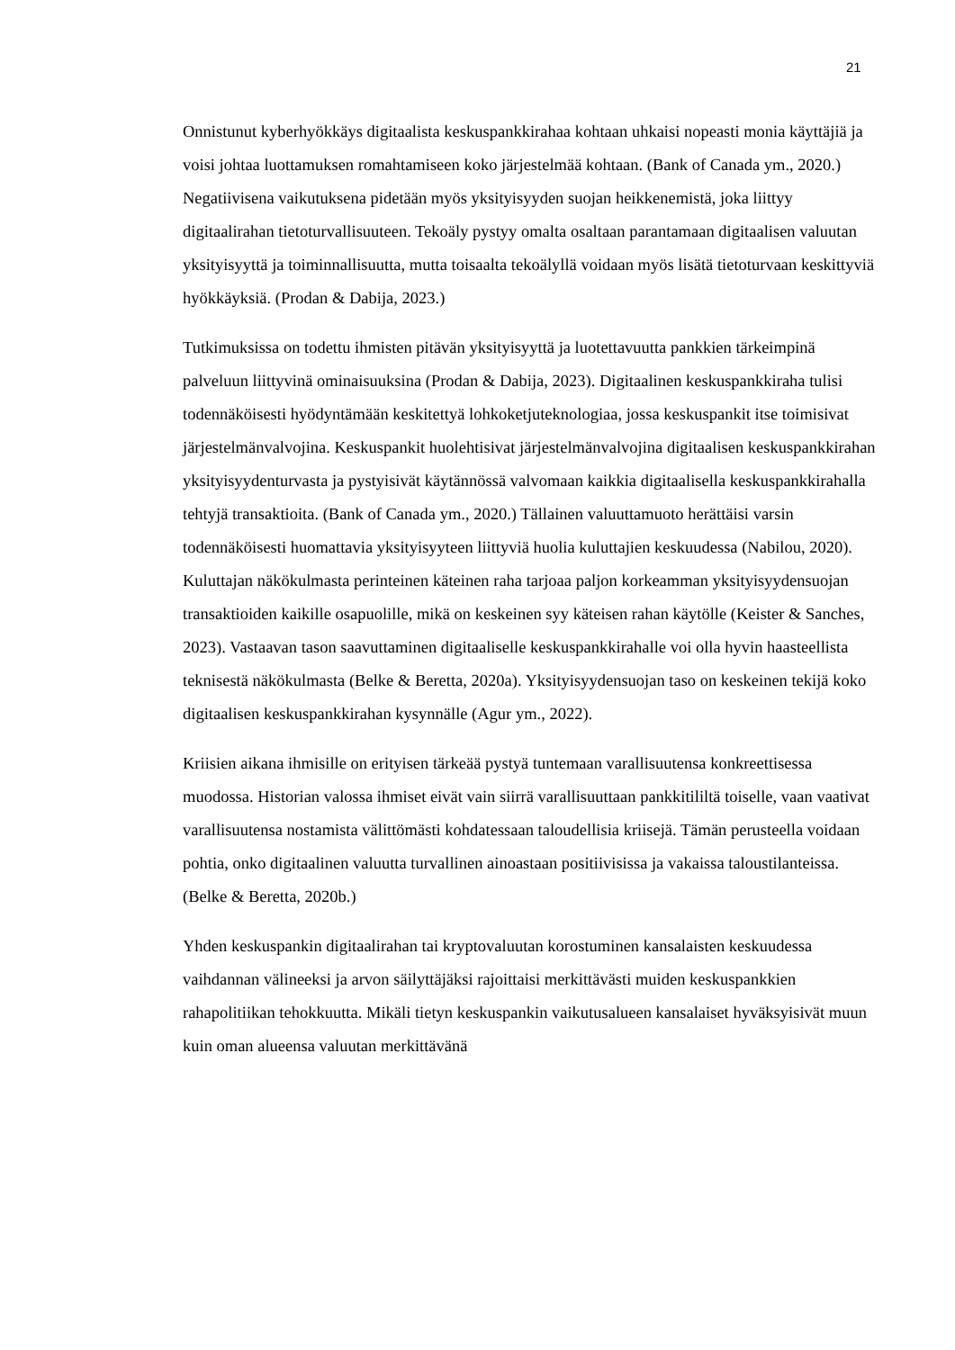21
Onnistunut kyberhyökkäys digitaalista keskuspankkirahaa kohtaan uhkaisi nopeasti monia käyttäjiä ja voisi johtaa luottamuksen romahtamiseen koko järjestelmää kohtaan. (Bank of Canada ym., 2020.) Negatiivisena vaikutuksena pidetään myös yksityisyyden suojan heikkenemistä, joka liittyy digitaalirahan tietoturvallisuuteen. Tekoäly pystyy omalta osaltaan parantamaan digitaalisen valuutan yksityisyyttä ja toiminnallisuutta, mutta toisaalta tekoälyllä voidaan myös lisätä tietoturvaan keskittyviä hyökkäyksiä. (Prodan & Dabija, 2023.)
Tutkimuksissa on todettu ihmisten pitävän yksityisyyttä ja luotettavuutta pankkien tärkeimpinä palveluun liittyvinä ominaisuuksina (Prodan & Dabija, 2023). Digitaalinen keskuspankkiraha tulisi todennäköisesti hyödyntämään keskitettyä lohkoketjuteknologiaa, jossa keskuspankit itse toimisivat järjestelmänvalvojina. Keskuspankit huolehtisivat järjestelmänvalvojina digitaalisen keskuspankkirahan yksityisyydenturvasta ja pystyisivät käytännössä valvomaan kaikkia digitaalisella keskuspankkirahalla tehtyjä transaktioita. (Bank of Canada ym., 2020.) Tällainen valuuttamuoto herättäisi varsin todennäköisesti huomattavia yksityisyyteen liittyviä huolia kuluttajien keskuudessa (Nabilou, 2020). Kuluttajan näkökulmasta perinteinen käteinen raha tarjoaa paljon korkeamman yksityisyydensuojan transaktioiden kaikille osapuolille, mikä on keskeinen syy käteisen rahan käytölle (Keister & Sanches, 2023). Vastaavan tason saavuttaminen digitaaliselle keskuspankkirahalle voi olla hyvin haasteellista teknisestä näkökulmasta (Belke & Beretta, 2020a). Yksityisyydensuojan taso on keskeinen tekijä koko digitaalisen keskuspankkirahan kysynnälle (Agur ym., 2022).
Kriisien aikana ihmisille on erityisen tärkeää pystyä tuntemaan varallisuutensa konkreettisessa muodossa. Historian valossa ihmiset eivät vain siirrä varallisuuttaan pankkitililtä toiselle, vaan vaativat varallisuutensa nostamista välittömästi kohdatessaan taloudellisia kriisejä. Tämän perusteella voidaan pohtia, onko digitaalinen valuutta turvallinen ainoastaan positiivisissa ja vakaissa taloustilanteissa. (Belke & Beretta, 2020b.)
Yhden keskuspankin digitaalirahan tai kryptovaluutan korostuminen kansalaisten keskuudessa vaihdannan välineeksi ja arvon säilyttäjäksi rajoittaisi merkittävästi muiden keskuspankkien rahapolitiikan tehokkuutta. Mikäli tietyn keskuspankin vaikutusalueen kansalaiset hyväksyisivät muun kuin oman alueensa valuutan merkittävänä